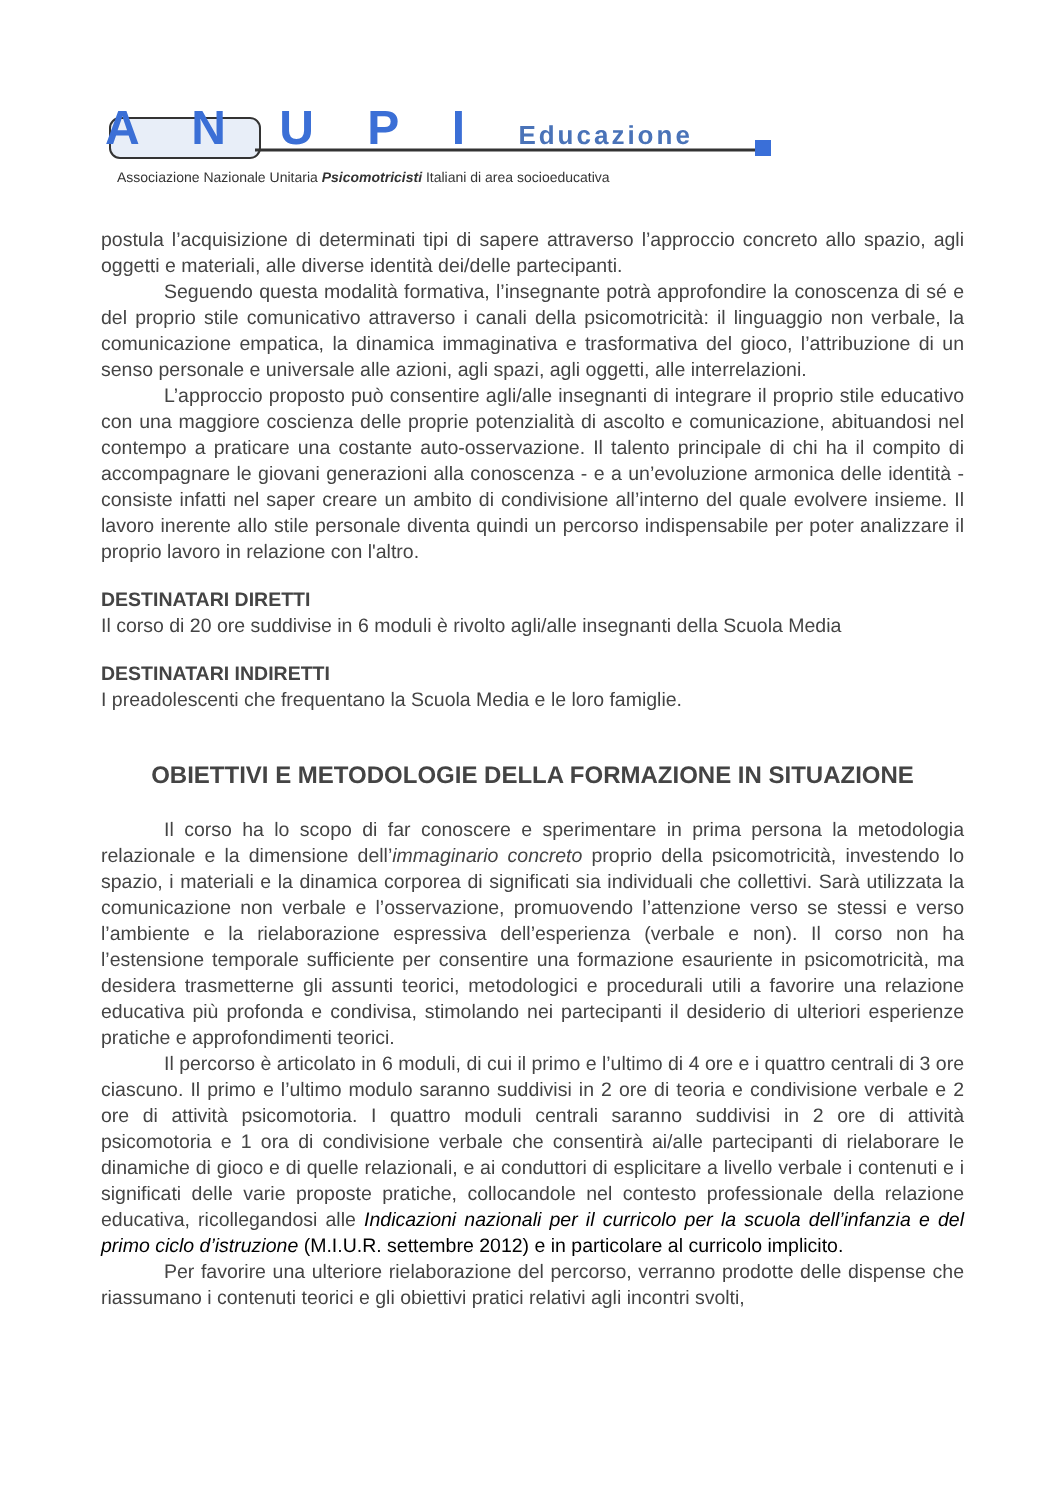A N U P I Educazione
Associazione Nazionale Unitaria Psicomotricisti Italiani di area socioeducativa
postula l’acquisizione di determinati tipi di sapere attraverso l’approccio concreto allo spazio, agli oggetti e materiali, alle diverse identità dei/delle partecipanti.
Seguendo questa modalità formativa, l’insegnante potrà approfondire la conoscenza di sé e del proprio stile comunicativo attraverso i canali della psicomotricità: il linguaggio non verbale, la comunicazione empatica, la dinamica immaginativa e trasformativa del gioco, l’attribuzione di un senso personale e universale alle azioni, agli spazi, agli oggetti, alle interrelazioni.
L’approccio proposto può consentire agli/alle insegnanti di integrare il proprio stile educativo con una maggiore coscienza delle proprie potenzialità di ascolto e comunicazione, abituandosi nel contempo a praticare una costante auto-osservazione. Il talento principale di chi ha il compito di accompagnare le giovani generazioni alla conoscenza - e a un’evoluzione armonica delle identità - consiste infatti nel saper creare un ambito di condivisione all’interno del quale evolvere insieme. Il lavoro inerente allo stile personale diventa quindi un percorso indispensabile per poter analizzare il proprio lavoro in relazione con l'altro.
DESTINATARI DIRETTI
Il corso di 20 ore suddivise in 6 moduli è rivolto agli/alle insegnanti della Scuola Media
DESTINATARI INDIRETTI
I preadolescenti che frequentano la Scuola Media e le loro famiglie.
OBIETTIVI E METODOLOGIE DELLA FORMAZIONE IN SITUAZIONE
Il corso ha lo scopo di far conoscere e sperimentare in prima persona la metodologia relazionale e la dimensione dell’immaginario concreto proprio della psicomotricità, investendo lo spazio, i materiali e la dinamica corporea di significati sia individuali che collettivi. Sarà utilizzata la comunicazione non verbale e l’osservazione, promuovendo l’attenzione verso se stessi e verso l’ambiente e la rielaborazione espressiva dell’esperienza (verbale e non). Il corso non ha l’estensione temporale sufficiente per consentire una formazione esauriente in psicomotricità, ma desidera trasmetterne gli assunti teorici, metodologici e procedurali utili a favorire una relazione educativa più profonda e condivisa, stimolando nei partecipanti il desiderio di ulteriori esperienze pratiche e approfondimenti teorici.
Il percorso è articolato in 6 moduli, di cui il primo e l’ultimo di 4 ore e i quattro centrali di 3 ore ciascuno. Il primo e l’ultimo modulo saranno suddivisi in 2 ore di teoria e condivisione verbale e 2 ore di attività psicomotoria. I quattro moduli centrali saranno suddivisi in 2 ore di attività psicomotoria e 1 ora di condivisione verbale che consentirà ai/alle partecipanti di rielaborare le dinamiche di gioco e di quelle relazionali, e ai conduttori di esplicitare a livello verbale i contenuti e i significati delle varie proposte pratiche, collocandole nel contesto professionale della relazione educativa, ricollegandosi alle Indicazioni nazionali per il curricolo per la scuola dell’infanzia e del primo ciclo d’istruzione (M.I.U.R. settembre 2012) e in particolare al curricolo implicito.
Per favorire una ulteriore rielaborazione del percorso, verranno prodotte delle dispense che riassumano i contenuti teorici e gli obiettivi pratici relativi agli incontri svolti,